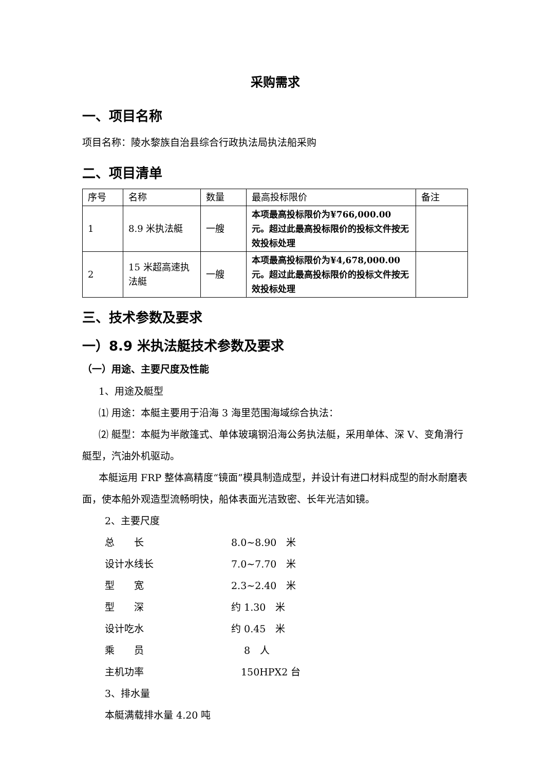采购需求
一、项目名称
项目名称：陵水黎族自治县综合行政执法局执法船采购
二、项目清单
| 序号 | 名称 | 数量 | 最高投标限价 | 备注 |
| --- | --- | --- | --- | --- |
| 1 | 8.9 米执法艇 | 一艘 | 本项最高投标限价为¥766,000.00 元。超过此最高投标限价的投标文件按无效投标处理 | |
| 2 | 15 米超高速执法艇 | 一艘 | 本项最高投标限价为¥4,678,000.00 元。超过此最高投标限价的投标文件按无效投标处理 | |
三、技术参数及要求
一）8.9 米执法艇技术参数及要求
（一）用途、主要尺度及性能
1、用途及艇型
⑴ 用途：本艇主要用于沿海 3 海里范围海域综合执法：
⑵ 艇型：本艇为半敞篷式、单体玻璃钢沿海公务执法艇，采用单体、深 V、变角滑行艇型，汽油外机驱动。
本艇运用 FRP 整体高精度“镜面”模具制造成型，并设计有进口材料成型的耐水耐磨表面，使本船外观造型流畅明快，船体表面光洁致密、长年光洁如镜。
2、主要尺度
总　　长 8.0~8.90　米
设计水线长 7.0~7.70　米
型　　宽 2.3~2.40　米
型　　深 约 1.30　米
设计吃水 约 0.45　米
乘　　员　 8　人
主机功率　150HPX2 台
3、排水量
本艇满载排水量 4.20 吨